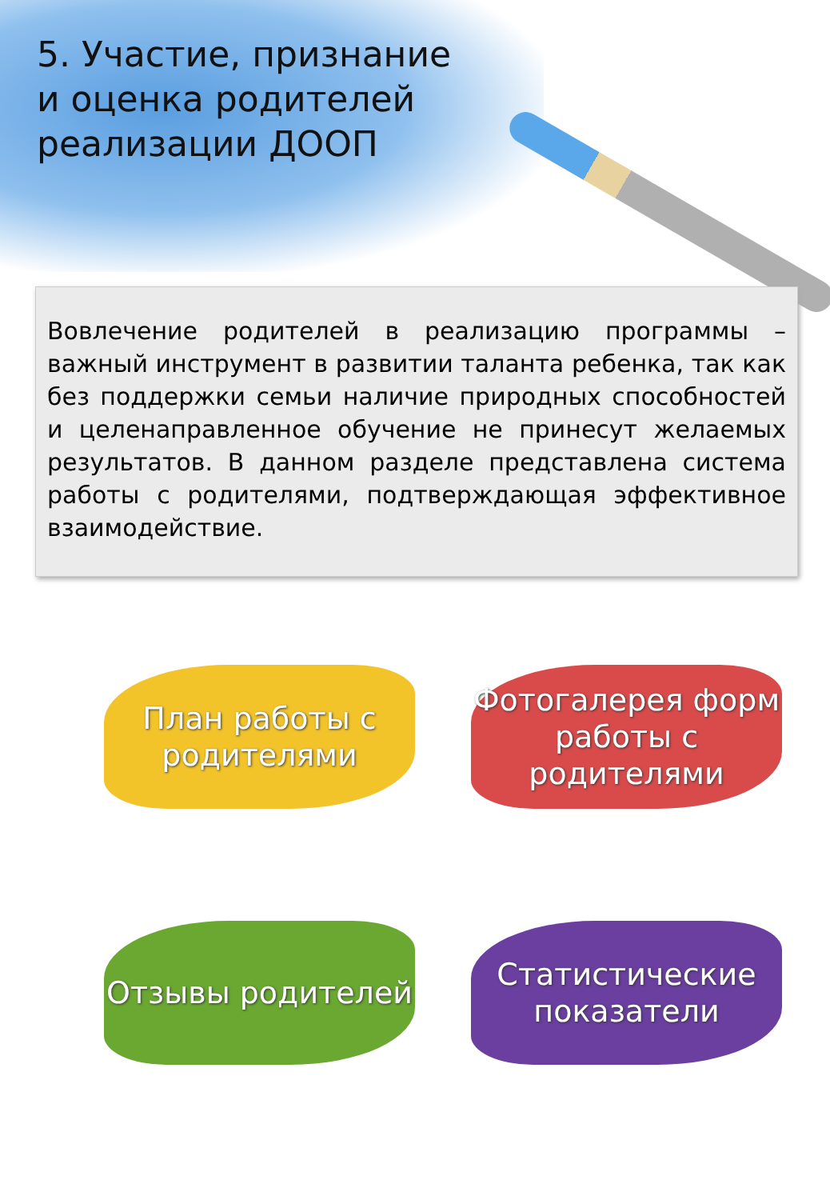5. Участие, признание и оценка родителей реализации ДООП
Вовлечение родителей в реализацию программы – важный инструмент в развитии таланта ребенка, так как без поддержки семьи наличие природных способностей и целенаправленное обучение не принесут желаемых результатов. В данном разделе представлена система работы с родителями, подтверждающая эффективное взаимодействие.
План работы с родителями
Фотогалерея форм работы с родителями
Отзывы родителей
Статистические показатели